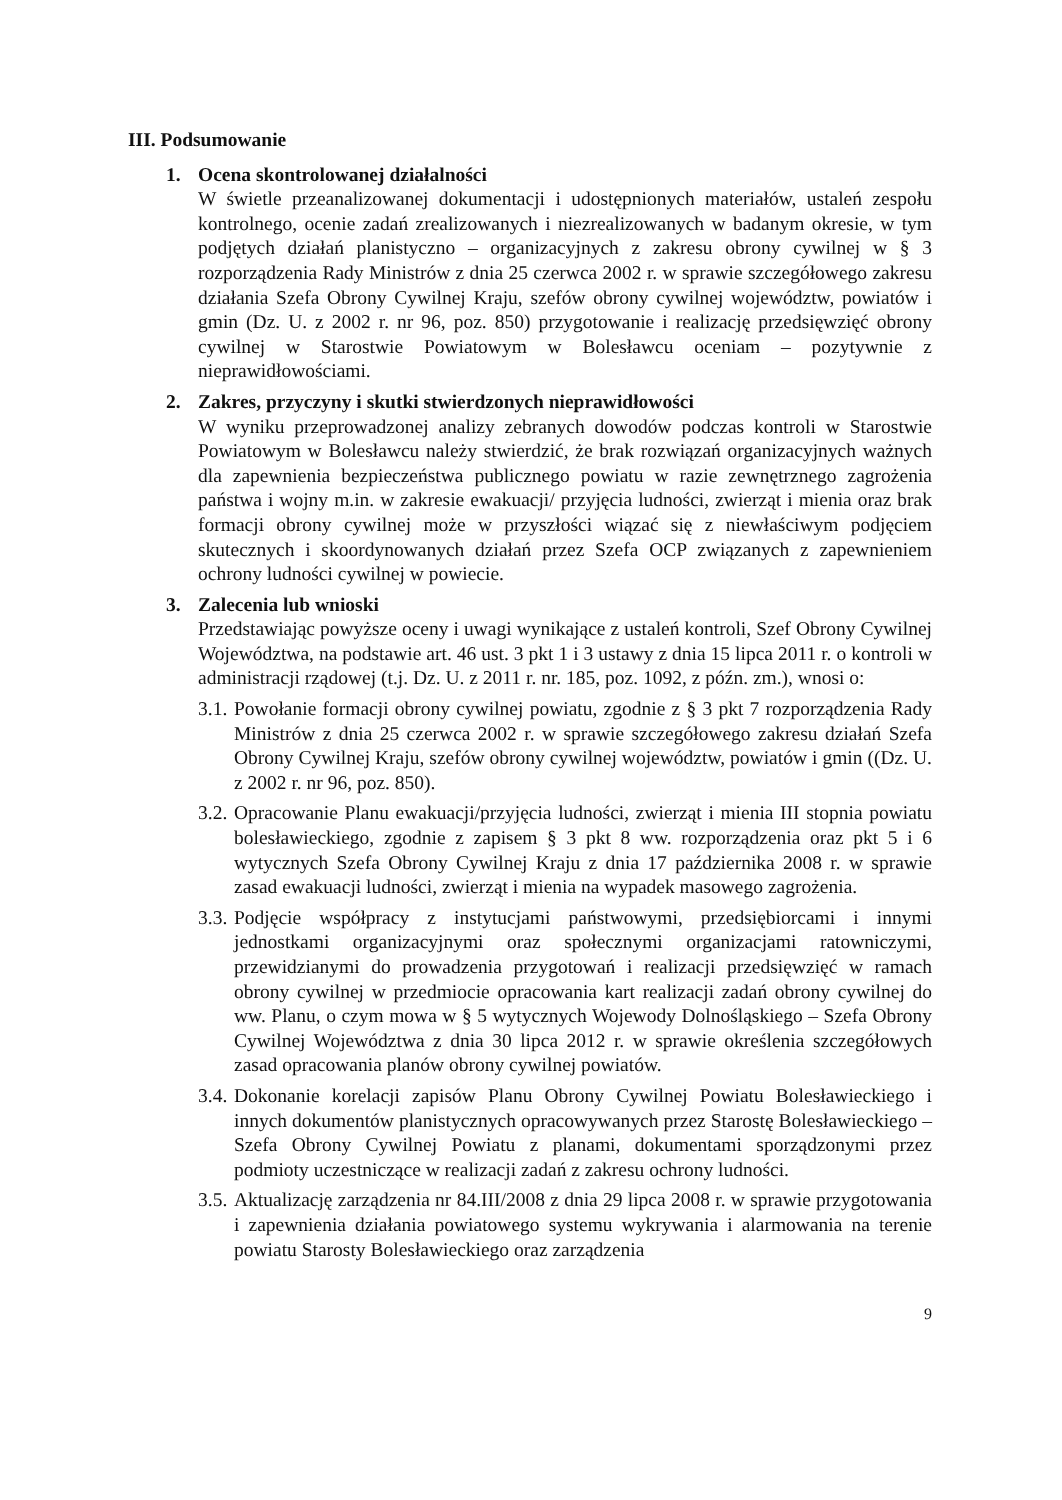III. Podsumowanie
1. Ocena skontrolowanej działalności
W świetle przeanalizowanej dokumentacji i udostępnionych materiałów, ustaleń zespołu kontrolnego, ocenie zadań zrealizowanych i niezrealizowanych w badanym okresie, w tym podjętych działań planistyczno – organizacyjnych z zakresu obrony cywilnej w § 3 rozporządzenia Rady Ministrów z dnia 25 czerwca 2002 r. w sprawie szczegółowego zakresu działania Szefa Obrony Cywilnej Kraju, szefów obrony cywilnej województw, powiatów i gmin (Dz. U. z 2002 r. nr 96, poz. 850) przygotowanie i realizację przedsięwzięć obrony cywilnej w Starostwie Powiatowym w Bolesławcu oceniam – pozytywnie z nieprawidłowościami.
2. Zakres, przyczyny i skutki stwierdzonych nieprawidłowości
W wyniku przeprowadzonej analizy zebranych dowodów podczas kontroli w Starostwie Powiatowym w Bolesławcu należy stwierdzić, że brak rozwiązań organizacyjnych ważnych dla zapewnienia bezpieczeństwa publicznego powiatu w razie zewnętrznego zagrożenia państwa i wojny m.in. w zakresie ewakuacji/ przyjęcia ludności, zwierząt i mienia oraz brak formacji obrony cywilnej może w przyszłości wiązać się z niewłaściwym podjęciem skutecznych i skoordynowanych działań przez Szefa OCP związanych z zapewnieniem ochrony ludności cywilnej w powiecie.
3. Zalecenia lub wnioski
Przedstawiając powyższe oceny i uwagi wynikające z ustaleń kontroli, Szef Obrony Cywilnej Województwa, na podstawie art. 46 ust. 3 pkt 1 i 3 ustawy z dnia 15 lipca 2011 r. o kontroli w administracji rządowej (t.j. Dz. U. z 2011 r. nr. 185, poz. 1092, z późn. zm.), wnosi o:
3.1.
Powołanie formacji obrony cywilnej powiatu, zgodnie z § 3 pkt 7 rozporządzenia Rady Ministrów z dnia 25 czerwca 2002 r. w sprawie szczegółowego zakresu działań Szefa Obrony Cywilnej Kraju, szefów obrony cywilnej województw, powiatów i gmin ((Dz. U. z 2002 r. nr 96, poz. 850).
3.2.
Opracowanie Planu ewakuacji/przyjęcia ludności, zwierząt i mienia III stopnia powiatu bolesławieckiego, zgodnie z zapisem § 3 pkt 8 ww. rozporządzenia oraz pkt 5 i 6 wytycznych Szefa Obrony Cywilnej Kraju z dnia 17 października 2008 r. w sprawie zasad ewakuacji ludności, zwierząt i mienia na wypadek masowego zagrożenia.
3.3.
Podjęcie współpracy z instytucjami państwowymi, przedsiębiorcami i innymi jednostkami organizacyjnymi oraz społecznymi organizacjami ratowniczymi, przewidzianymi do prowadzenia przygotowań i realizacji przedsięwzięć w ramach obrony cywilnej w przedmiocie opracowania kart realizacji zadań obrony cywilnej do ww. Planu, o czym mowa w § 5 wytycznych Wojewody Dolnośląskiego – Szefa Obrony Cywilnej Województwa z dnia 30 lipca 2012 r. w sprawie określenia szczegółowych zasad opracowania planów obrony cywilnej powiatów.
3.4.
Dokonanie korelacji zapisów Planu Obrony Cywilnej Powiatu Bolesławieckiego i innych dokumentów planistycznych opracowywanych przez Starostę Bolesławieckiego – Szefa Obrony Cywilnej Powiatu z planami, dokumentami sporządzonymi przez podmioty uczestniczące w realizacji zadań z zakresu ochrony ludności.
3.5.
Aktualizację zarządzenia nr 84.III/2008 z dnia 29 lipca 2008 r. w sprawie przygotowania i zapewnienia działania powiatowego systemu wykrywania i alarmowania na terenie powiatu Starosty Bolesławieckiego oraz zarządzenia
9